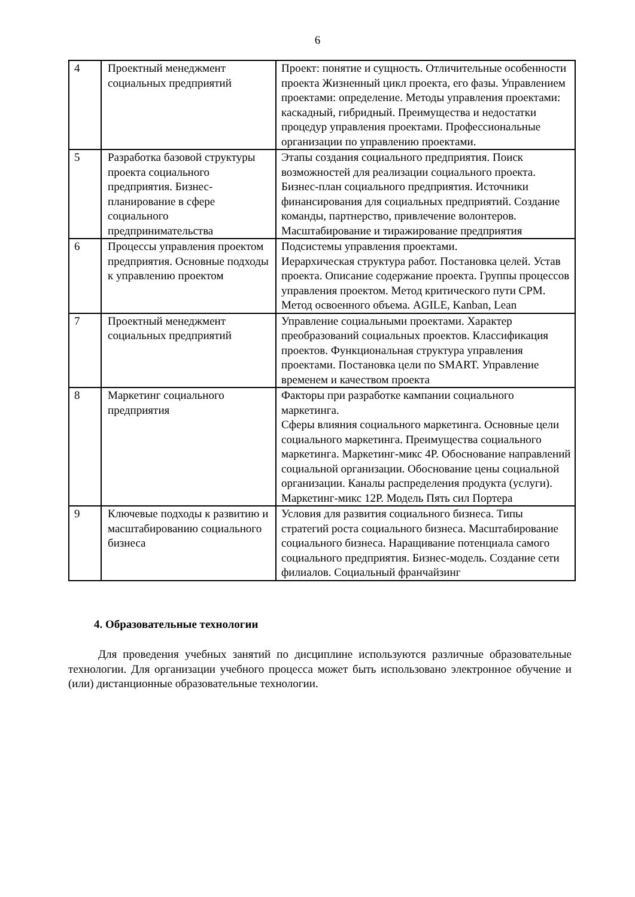6
| 4 | Проектный менеджмент социальных предприятий | Проект: понятие и сущность. Отличительные особенности проекта Жизненный цикл проекта, его фазы. Управлением проектами: определение. Методы управления проектами: каскадный, гибридный. Преимущества и недостатки процедур управления проектами. Профессиональные организации по управлению проектами. |
| 5 | Разработка базовой структуры проекта социального предприятия. Бизнес-планирование в сфере социального предпринимательства | Этапы создания социального предприятия. Поиск возможностей для реализации социального проекта. Бизнес-план социального предприятия. Источники финансирования для социальных предприятий. Создание команды, партнерство, привлечение волонтеров. Масштабирование и тиражирование предприятия |
| 6 | Процессы управления проектом предприятия. Основные подходы к управлению проектом | Подсистемы управления проектами. Иерархическая структура работ. Постановка целей. Устав проекта. Описание содержание проекта. Группы процессов управления проектом. Метод критического пути CPM. Метод освоенного объема. AGILE, Kanban, Lean |
| 7 | Проектный менеджмент социальных предприятий | Управление социальными проектами. Характер преобразований социальных проектов. Классификация проектов. Функциональная структура управления проектами. Постановка цели по SMART. Управление временем и качеством проекта |
| 8 | Маркетинг социального предприятия | Факторы при разработке кампании социального маркетинга. Сферы влияния социального маркетинга. Основные цели социального маркетинга. Преимущества социального маркетинга. Маркетинг-микс 4P. Обоснование направлений социальной организации. Обоснование цены социальной организации. Каналы распределения продукта (услуги). Маркетинг-микс 12P. Модель Пять сил Портера |
| 9 | Ключевые подходы к развитию и масштабированию социального бизнеса | Условия для развития социального бизнеса. Типы стратегий роста социального бизнеса. Масштабирование социального бизнеса. Наращивание потенциала самого социального предприятия. Бизнес-модель. Создание сети филиалов. Социальный франчайзинг |
4. Образовательные технологии
Для проведения учебных занятий по дисциплине используются различные образовательные технологии. Для организации учебного процесса может быть использовано электронное обучение и (или) дистанционные образовательные технологии.